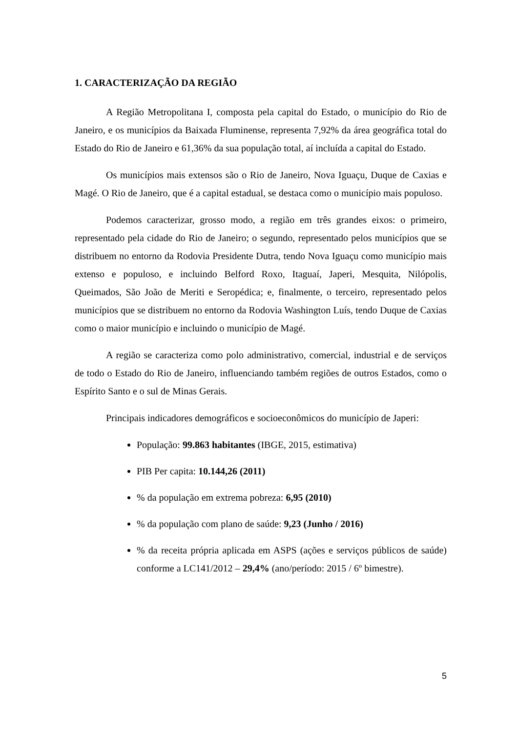1. CARACTERIZAÇÃO DA REGIÃO
A Região Metropolitana I, composta pela capital do Estado, o município do Rio de Janeiro, e os municípios da Baixada Fluminense, representa 7,92% da área geográfica total do Estado do Rio de Janeiro e 61,36% da sua população total, aí incluída a capital do Estado.
Os municípios mais extensos são o Rio de Janeiro, Nova Iguaçu, Duque de Caxias e Magé. O Rio de Janeiro, que é a capital estadual, se destaca como o município mais populoso.
Podemos caracterizar, grosso modo, a região em três grandes eixos: o primeiro, representado pela cidade do Rio de Janeiro; o segundo, representado pelos municípios que se distribuem no entorno da Rodovia Presidente Dutra, tendo Nova Iguaçu como município mais extenso e populoso, e incluindo Belford Roxo, Itaguaí, Japeri, Mesquita, Nilópolis, Queimados, São João de Meriti e Seropédica; e, finalmente, o terceiro, representado pelos municípios que se distribuem no entorno da Rodovia Washington Luís, tendo Duque de Caxias como o maior município e incluindo o município de Magé.
A região se caracteriza como polo administrativo, comercial, industrial e de serviços de todo o Estado do Rio de Janeiro, influenciando também regiões de outros Estados, como o Espírito Santo e o sul de Minas Gerais.
Principais indicadores demográficos e socioeconômicos do município de Japeri:
População: 99.863 habitantes (IBGE, 2015, estimativa)
PIB Per capita: 10.144,26 (2011)
% da população em extrema pobreza: 6,95 (2010)
% da população com plano de saúde: 9,23 (Junho / 2016)
% da receita própria aplicada em ASPS (ações e serviços públicos de saúde) conforme a LC141/2012 – 29,4% (ano/período: 2015 / 6º bimestre).
5